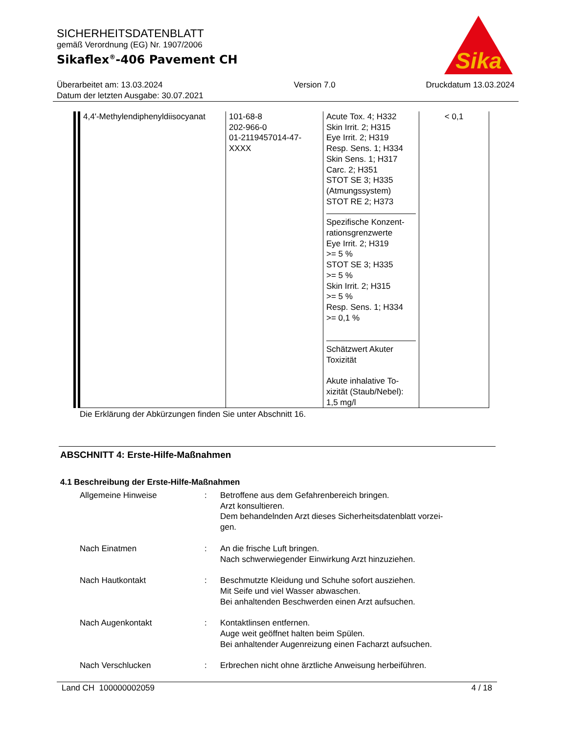SICHERHEITSDATENBLATT
gemäß Verordnung (EG) Nr. 1907/2006
Sikaflex<sup>®</sup>-406 Pavement CH
Sika
Überarbeitet am: 13.03.2024
Datum der letzten Ausgabe: 30.07.2021
Version 7.0 Druckdatum 13.03.2024
| 4,4'-Methylendiphenyldiisocyanat | 101-68-8 202-966-0 01-2119457014-47- XXXX | Acute Tox. 4; H332 Skin Irrit. 2; H315 Eye Irrit. 2; H319 Resp. Sens. 1; H334 Skin Sens. 1; H317 Carc. 2; H351 STOT SE 3; H335 (Atmungssystem) STOT RE 2; H373 Spezifische Konzent- rationsgrenzwerte Eye Irrit. 2; H319 >= 5 % STOT SE 3; H335 >= 5 % Skin Irrit. 2; H315 >= 5 % Resp. Sens. 1; H334 >= 0,1 % Schätzwert Akuter Toxizität Akute inhalative To- xizität (Staub/Nebel): 1,5 mg/l | < 0,1 |
Die Erklärung der Abkürzungen finden Sie unter Abschnitt 16.
ABSCHNITT 4: Erste-Hilfe-Maßnahmen
4.1 Beschreibung der Erste-Hilfe-Maßnahmen
Allgemeine Hinweise : Betroffene aus dem Gefahrenbereich bringen.
Arzt konsultieren.
Dem behandelnden Arzt dieses Sicherheitsdatenblatt vorzei-
gen.
Nach Einatmen : An die frische Luft bringen.
Nach schwerwiegender Einwirkung Arzt hinzuziehen.
Nach Hautkontakt : Beschmutzte Kleidung und Schuhe sofort ausziehen.
Mit Seife und viel Wasser abwaschen.
Bei anhaltenden Beschwerden einen Arzt aufsuchen.
Nach Augenkontakt : Kontaktlinsen entfernen.
Auge weit geöffnet halten beim Spülen.
Bei anhaltender Augenreizung einen Facharzt aufsuchen.
Nach Verschlucken : Erbrechen nicht ohne ärztliche Anweisung herbeiführen.
Land CH 100000002059 4 / 18